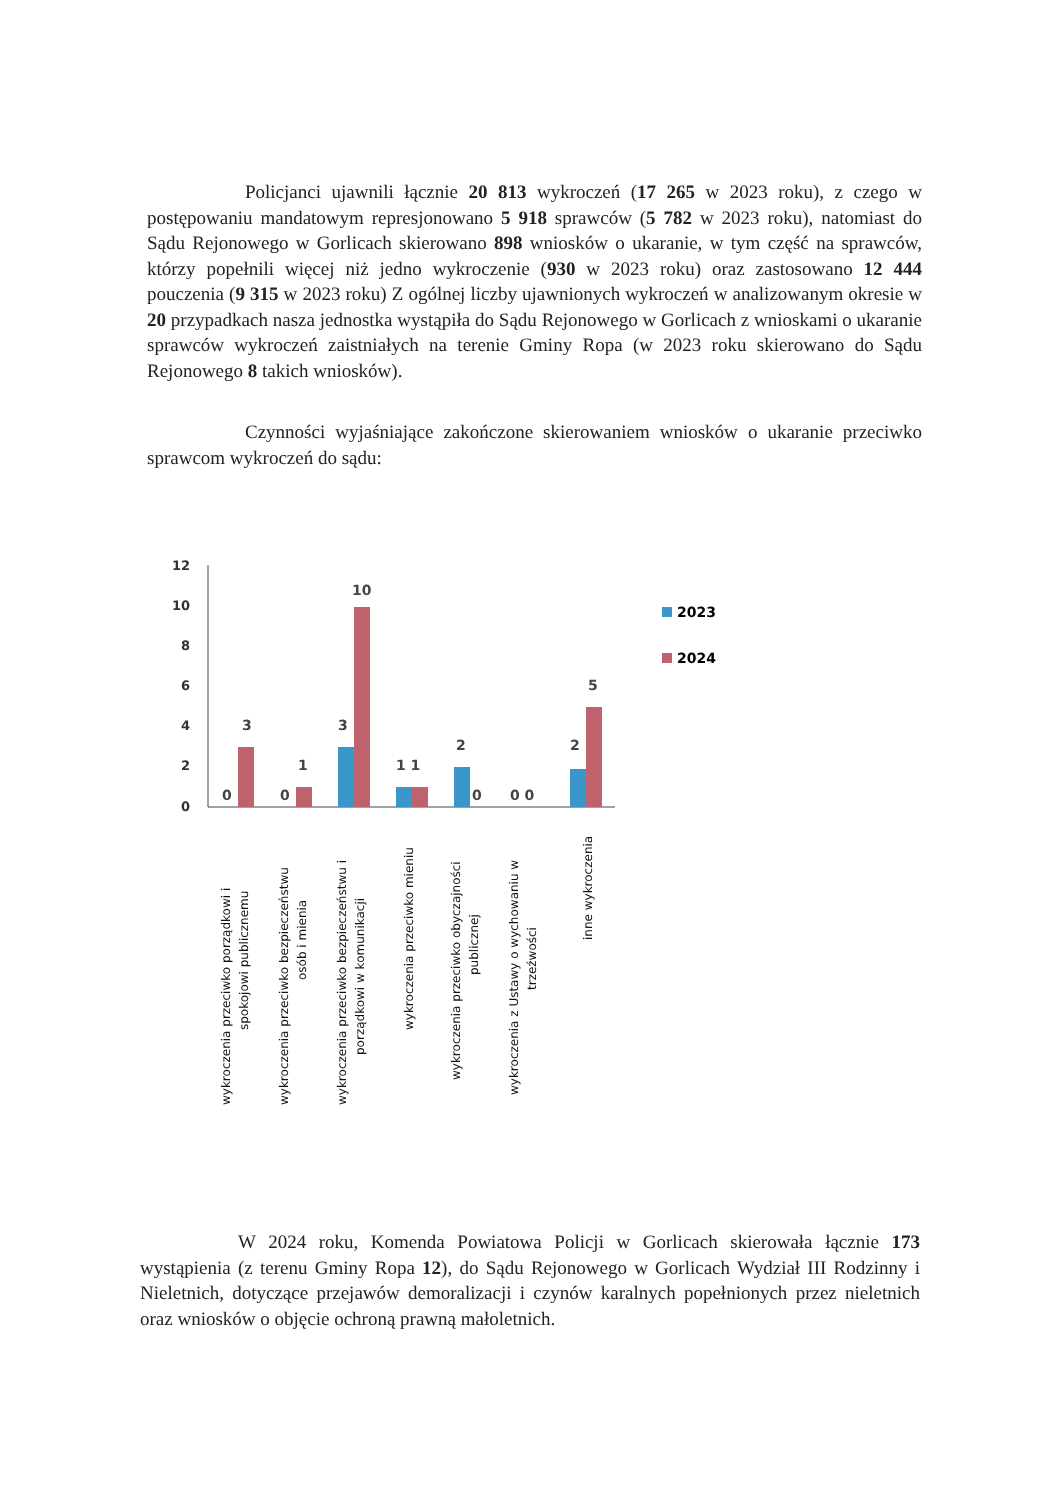Policjanci ujawnili łącznie 20 813 wykroczeń (17 265 w 2023 roku), z czego w postępowaniu mandatowym represjonowano 5 918 sprawców (5 782 w 2023 roku), natomiast do Sądu Rejonowego w Gorlicach skierowano 898 wniosków o ukaranie, w tym część na sprawców, którzy popełnili więcej niż jedno wykroczenie (930 w 2023 roku) oraz zastosowano 12 444 pouczenia (9 315 w 2023 roku) Z ogólnej liczby ujawnionych wykroczeń w analizowanym okresie w 20 przypadkach nasza jednostka wystąpiła do Sądu Rejonowego w Gorlicach z wnioskami o ukaranie sprawców wykroczeń zaistniałych na terenie Gminy Ropa (w 2023 roku skierowano do Sądu Rejonowego 8 takich wniosków).
Czynności wyjaśniające zakończone skierowaniem wniosków o ukaranie przeciwko sprawcom wykroczeń do sądu:
12
10
8
6
4
2
0
0
3
0
1
3
10
1 1
2
0
0 0
2
5
2023
2024
wykroczenia przeciwko porządkowi i
spokojowi publicznemu
wykroczenia przeciwko bezpieczeństwu
osób i mienia
wykroczenia przeciwko bezpieczeństwu i
porządkowi w komunikacji
wykroczenia przeciwko mieniu
wykroczenia przeciwko obyczajności
publicznej
wykroczenia z Ustawy o wychowaniu w
trzeźwości
inne wykroczenia
W 2024 roku, Komenda Powiatowa Policji w Gorlicach skierowała łącznie 173 wystąpienia (z terenu Gminy Ropa 12), do Sądu Rejonowego w Gorlicach Wydział III Rodzinny i Nieletnich, dotyczące przejawów demoralizacji i czynów karalnych popełnionych przez nieletnich oraz wniosków o objęcie ochroną prawną małoletnich.